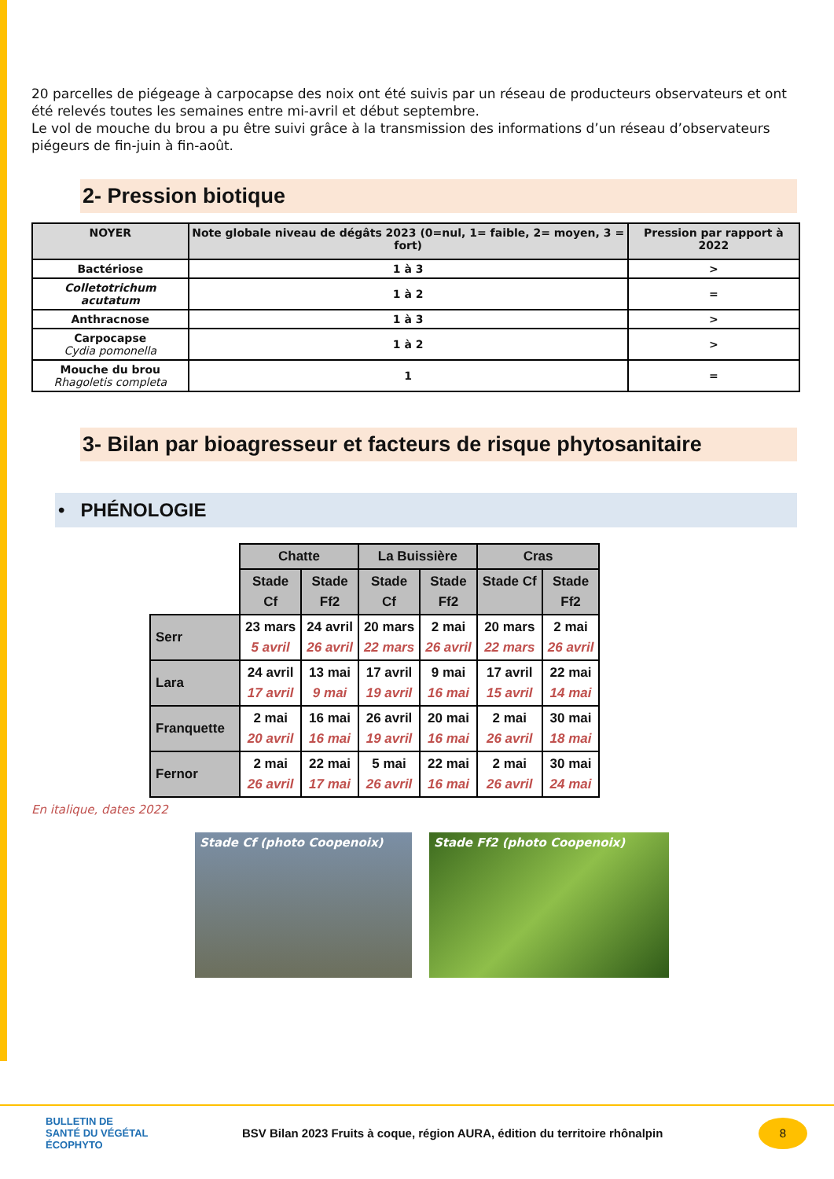20 parcelles de piégeage à carpocapse des noix ont été suivis par un réseau de producteurs observateurs et ont été relevés toutes les semaines entre mi-avril et début septembre.
Le vol de mouche du brou a pu être suivi grâce à la transmission des informations d’un réseau d’observateurs piégeurs de fin-juin à fin-août.
2- Pression biotique
| NOYER | Note globale niveau de dégâts 2023 (0=nul, 1= faible, 2= moyen, 3 = fort) | Pression par rapport à 2022 |
| --- | --- | --- |
| Bactériose | 1 à 3 | > |
| Colletotrichum acutatum | 1 à 2 | = |
| Anthracnose | 1 à 3 | > |
| Carpocapse Cydia pomonella | 1 à 2 | > |
| Mouche du brou Rhagoletis completa | 1 | = |
3- Bilan par bioagresseur et facteurs de risque phytosanitaire
• PHÉNOLOGIE
| | Chatte | | La Buissière | | Cras | |
| | Stade Cf | Stade Ff2 | Stade Cf | Stade Ff2 | Stade Cf | Stade Ff2 |
| Serr | 23 mars 5 avril | 24 avril 26 avril | 20 mars 22 mars | 2 mai 26 avril | 20 mars 22 mars | 2 mai 26 avril |
| Lara | 24 avril 17 avril | 13 mai 9 mai | 17 avril 19 avril | 9 mai 16 mai | 17 avril 15 avril | 22 mai 14 mai |
| Franquette | 2 mai 20 avril | 16 mai 16 mai | 26 avril 19 avril | 20 mai 16 mai | 2 mai 26 avril | 30 mai 18 mai |
| Fernor | 2 mai 26 avril | 22 mai 17 mai | 5 mai 26 avril | 22 mai 16 mai | 2 mai 26 avril | 30 mai 24 mai |
En italique, dates 2022
Stade Cf (photo Coopenoix) Stade Ff2 (photo Coopenoix)
BULLETIN DE
SANTÉ DU VÉGÉTAL
ÉCOPHYTO
BSV Bilan 2023 Fruits à coque, région AURA, édition du territoire rhônalpin
8